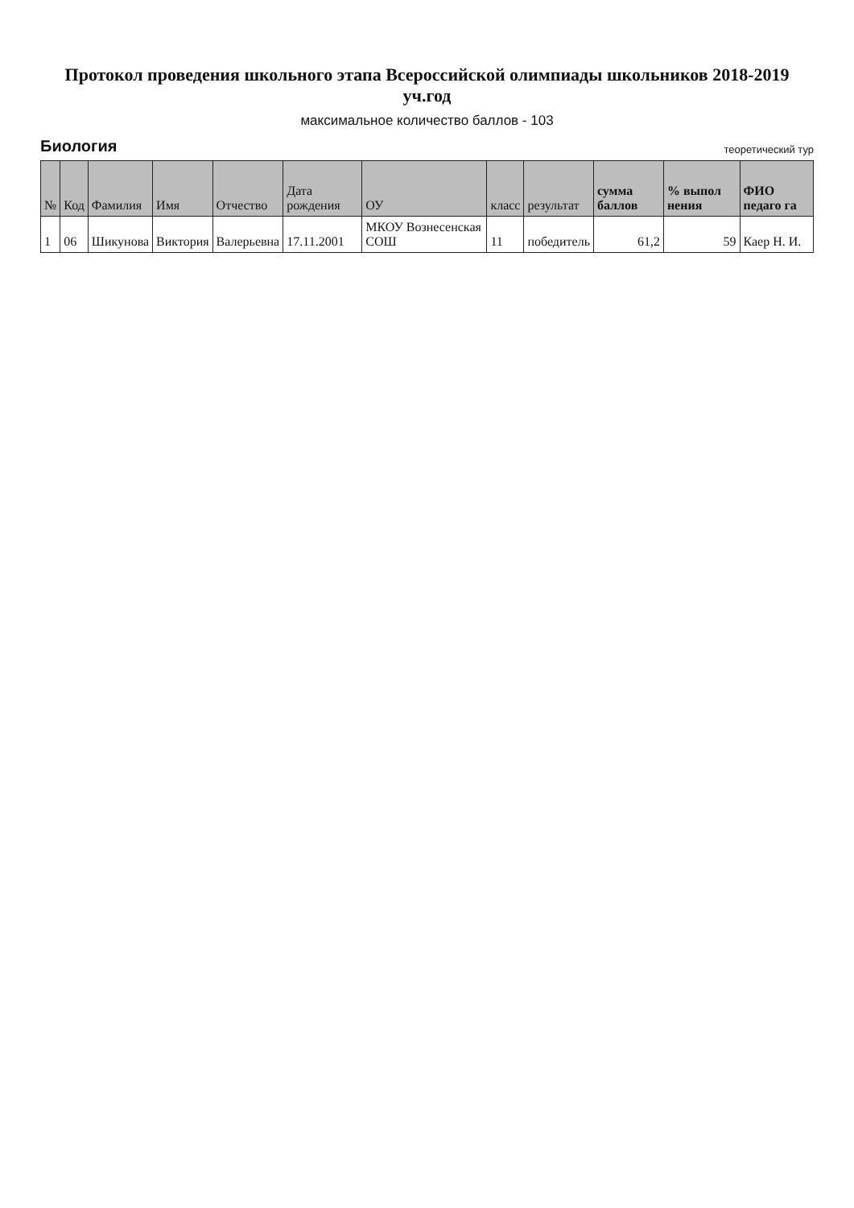Протокол проведения школьного этапа Всероссийской олимпиады школьников 2018-2019 уч.год
максимальное количество баллов - 103
Биология теоретический тур
| № | Код | Фамилия | Имя | Отчество | Дата рождения | ОУ | класс | результат | сумма баллов | % выпол нения | ФИО педаго га |
| --- | --- | --- | --- | --- | --- | --- | --- | --- | --- | --- | --- |
| 1 | 06 | Шикунова | Виктория | Валерьевна | 17.11.2001 | МКОУ Вознесенская СОШ | 11 | победитель | 61,2 | 59 | Каер Н. И. |